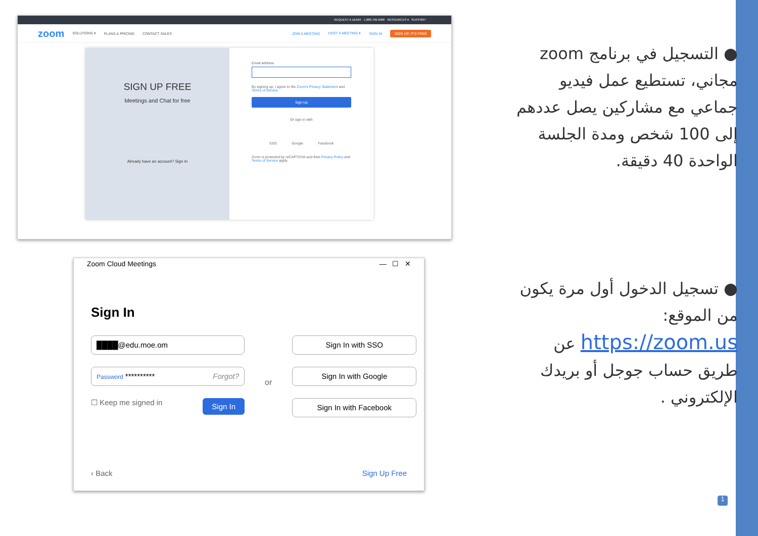REQUEST A DEMO 1.888.799.9666 RESOURCES ▾ SUPPORT
zoom SOLUTIONS ▾ PLANS & PRICING CONTACT SALES JOIN A MEETING HOST A MEETING ▾ SIGN IN SIGN UP, IT'S FREE
SIGN UP FREE
Meetings and Chat for free
Already have an account? Sign In
Email address
By signing up, I agree to the Zoom's Privacy Statement and Terms of Service.
Sign Up
Or sign in with
SSO Google Facebook
Zoom is protected by reCAPTCHA and their Privacy Policy and Terms of Service apply.
Zoom Cloud Meetings — ☐ ✕
Sign In
████@edu.moe.om
Password ********** Forgot?
☐ Keep me signed in Sign In
or
Sign In with SSO
Sign In with Google
Sign In with Facebook
‹ Back Sign Up Free
● التسجيل في برنامج zoom مجاني، تستطيع عمل فيديو جماعي مع مشاركين يصل عددهم إلى 100 شخص ومدة الجلسة الواحدة 40 دقيقة.
● تسجيل الدخول أول مرة يكون من الموقع: https://zoom.us عن طريق حساب جوجل أو بريدك الإلكتروني .
1